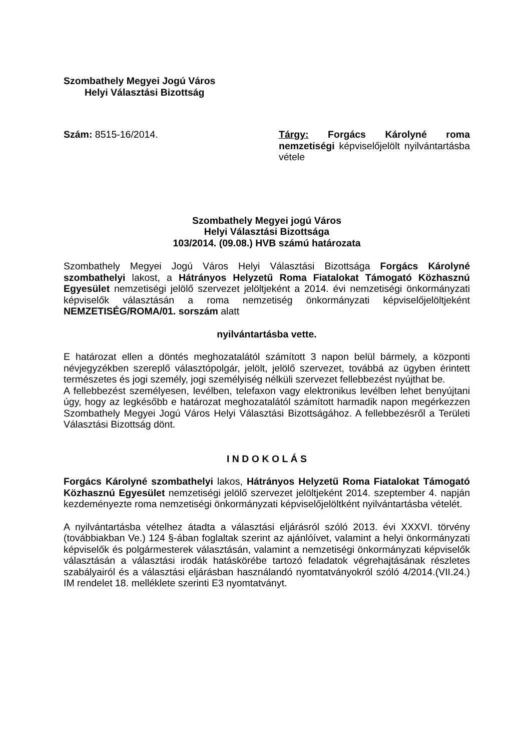Szombathely Megyei Jogú Város
Helyi Választási Bizottság
Szám: 8515-16/2014. Tárgy: Forgács Károlyné roma nemzetiségi képviselőjelölt nyilvántartásba vétele
Szombathely Megyei jogú Város
Helyi Választási Bizottsága
103/2014. (09.08.) HVB számú határozata
Szombathely Megyei Jogú Város Helyi Választási Bizottsága Forgács Károlyné szombathelyi lakost, a Hátrányos Helyzetű Roma Fiatalokat Támogató Közhasznú Egyesület nemzetiségi jelölő szervezet jelöltjeként a 2014. évi nemzetiségi önkormányzati képviselők választásán a roma nemzetiség önkormányzati képviselőjelöltjeként NEMZETISÉG/ROMA/01. sorszám alatt
nyilvántartásba vette.
E határozat ellen a döntés meghozatalától számított 3 napon belül bármely, a központi névjegyzékben szereplő választópolgár, jelölt, jelölő szervezet, továbbá az ügyben érintett természetes és jogi személy, jogi személyiség nélküli szervezet fellebbezést nyújthat be.
A fellebbezést személyesen, levélben, telefaxon vagy elektronikus levélben lehet benyújtani úgy, hogy az legkésőbb e határozat meghozatalától számított harmadik napon megérkezzen Szombathely Megyei Jogú Város Helyi Választási Bizottságához. A fellebbezésről a Területi Választási Bizottság dönt.
I N D O K O L Á S
Forgács Károlyné szombathelyi lakos, Hátrányos Helyzetű Roma Fiatalokat Támogató Közhasznú Egyesület nemzetiségi jelölő szervezet jelöltjeként 2014. szeptember 4. napján kezdeményezte roma nemzetiségi önkormányzati képviselőjelöltként nyilvántartásba vételét.
A nyilvántartásba vételhez átadta a választási eljárásról szóló 2013. évi XXXVI. törvény (továbbiakban Ve.) 124 §-ában foglaltak szerint az ajánlóívet, valamint a helyi önkormányzati képviselők és polgármesterek választásán, valamint a nemzetiségi önkormányzati képviselők választásán a választási irodák hatáskörébe tartozó feladatok végrehajtásának részletes szabályairól és a választási eljárásban használandó nyomtatványokról szóló 4/2014.(VII.24.) IM rendelet 18. melléklete szerinti E3 nyomtatványt.